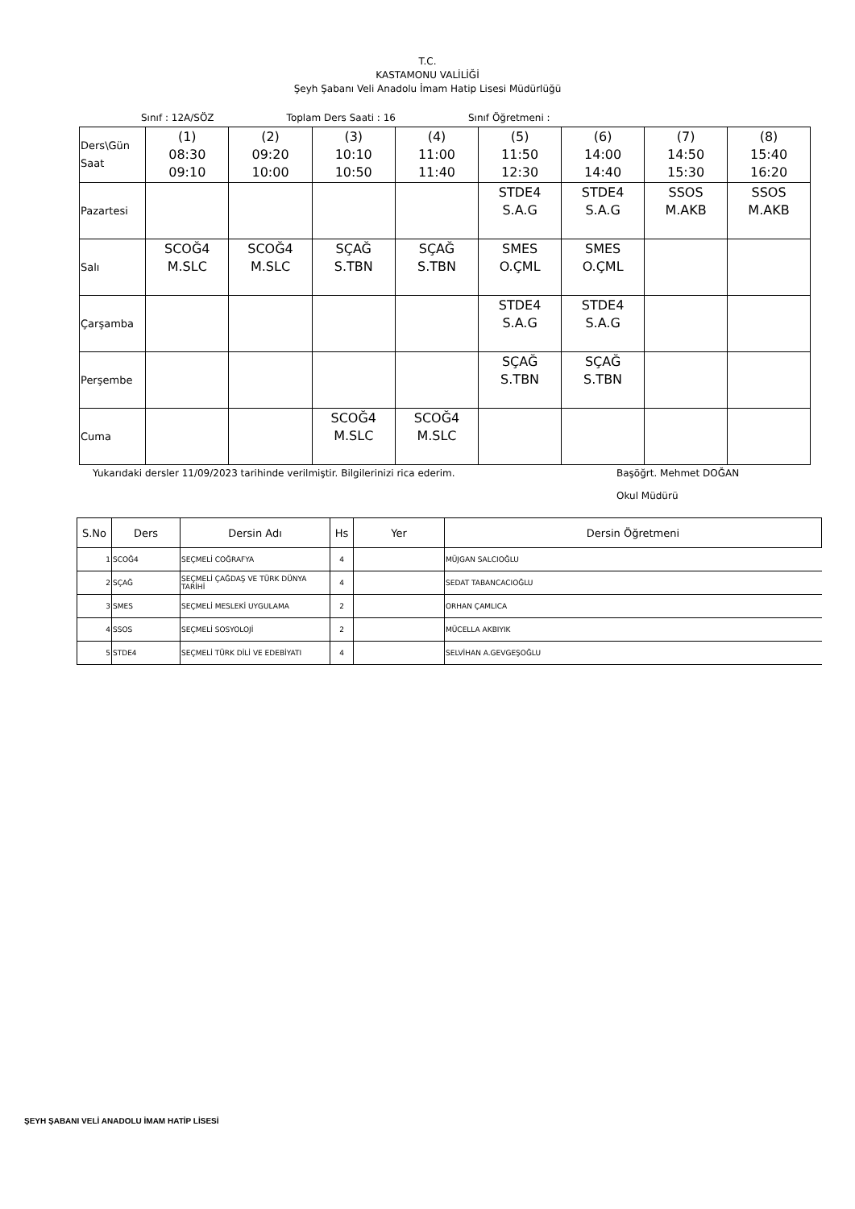T.C.
KASTAMONU VALİLİĞİ
Şeyh Şabanı Veli Anadolu İmam Hatip Lisesi Müdürlüğü
Sınıf : 12A/SÖZ Toplam Ders Saati : 16 Sınıf Öğretmeni :
| Ders\Gün Saat | (1) 08:30 09:10 | (2) 09:20 10:00 | (3) 10:10 10:50 | (4) 11:00 11:40 | (5) 11:50 12:30 | (6) 14:00 14:40 | (7) 14:50 15:30 | (8) 15:40 16:20 |
| Pazartesi | | | | | STDE4 S.A.G | STDE4 S.A.G | SSOS M.AKB | SSOS M.AKB |
| Salı | SCOĞ4 M.SLC | SCOĞ4 M.SLC | SÇAĞ S.TBN | SÇAĞ S.TBN | SMES O.ÇML | SMES O.ÇML | | |
| Çarşamba | | | | | STDE4 S.A.G | STDE4 S.A.G | | |
| Perşembe | | | | | SÇAĞ S.TBN | SÇAĞ S.TBN | | |
| Cuma | | | SCOĞ4 M.SLC | SCOĞ4 M.SLC | | | | |
Yukarıdaki dersler 11/09/2023 tarihinde verilmiştir. Bilgilerinizi rica ederim. Başöğrt. Mehmet DOĞAN
Okul Müdürü
| S.No | Ders | Dersin Adı | Hs | Yer | Dersin Öğretmeni |
| --- | --- | --- | --- | --- | --- |
| 1 | SCOĞ4 | SEÇMELİ COĞRAFYA | 4 | | MÜJGAN SALCIOĞLU |
| 2 | SÇAĞ | SEÇMELİ ÇAĞDAŞ VE TÜRK DÜNYA TARİHİ | 4 | | SEDAT TABANCACIOĞLU |
| 3 | SMES | SEÇMELİ MESLEKİ UYGULAMA | 2 | | ORHAN ÇAMLICA |
| 4 | SSOS | SEÇMELİ SOSYOLOJİ | 2 | | MÜCELLA AKBIYIK |
| 5 | STDE4 | SEÇMELİ TÜRK DİLİ VE EDEBİYATI | 4 | | SELVİHAN A.GEVGEŞOĞLU |
ŞEYH ŞABANI VELİ ANADOLU İMAM HATİP LİSESİ